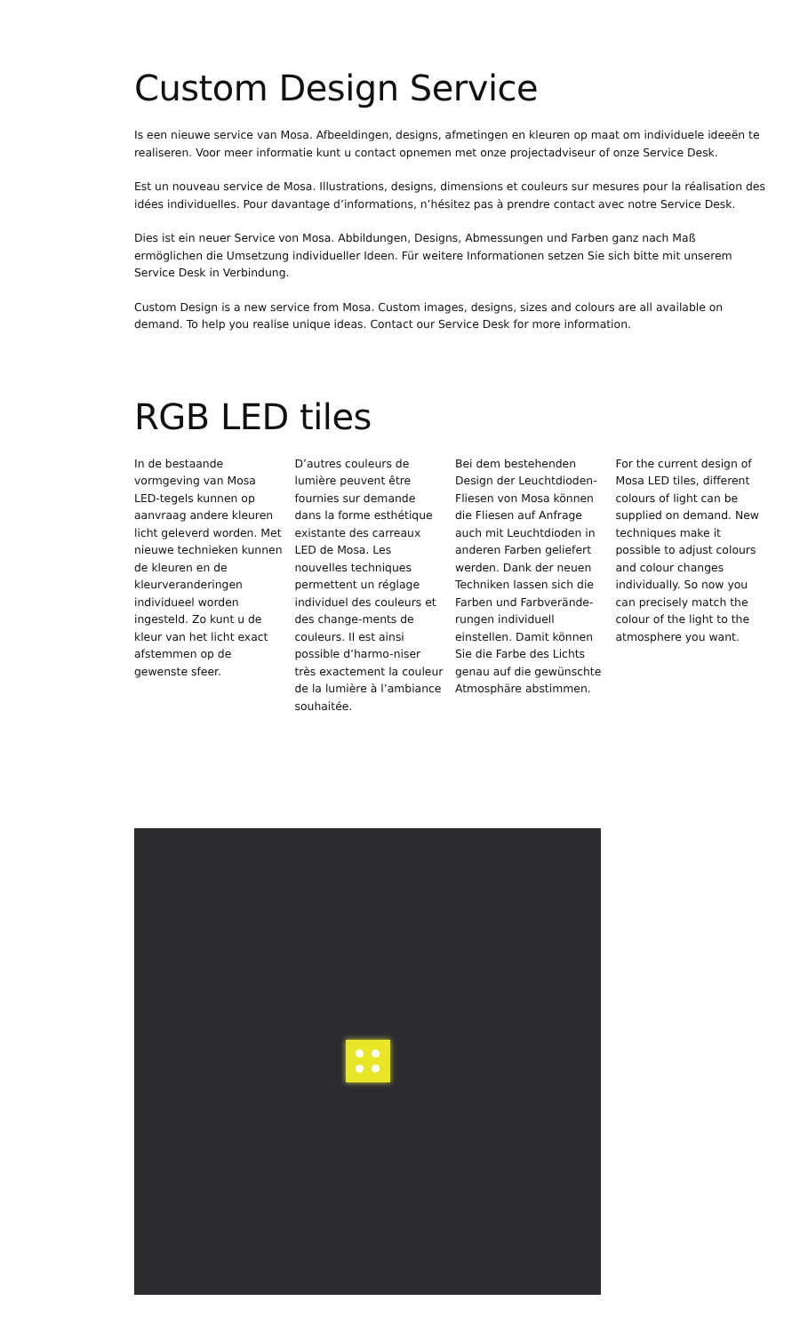Custom Design Service
Is een nieuwe service van Mosa. Afbeeldingen, designs, afmetingen en kleuren op maat om individuele ideeën te realiseren. Voor meer informatie kunt u contact opnemen met onze projectadviseur of onze Service Desk.
Est un nouveau service de Mosa. Illustrations, designs, dimensions et couleurs sur mesures pour la réalisation des idées individuelles. Pour davantage d’informations, n’hésitez pas à prendre contact avec notre Service Desk.
Dies ist ein neuer Service von Mosa. Abbildungen, Designs, Abmessungen und Farben ganz nach Maß ermöglichen die Umsetzung individueller Ideen. Für weitere Informationen setzen Sie sich bitte mit unserem Service Desk in Verbindung.
Custom Design is a new service from Mosa. Custom images, designs, sizes and colours are all available on demand. To help you realise unique ideas. Contact our Service Desk for more information.
RGB LED tiles
In de bestaande vormgeving van Mosa LED-tegels kunnen op aanvraag andere kleuren licht geleverd worden. Met nieuwe technieken kunnen de kleuren en de kleurveranderingen individueel worden ingesteld. Zo kunt u de kleur van het licht exact afstemmen op de gewenste sfeer.
D’autres couleurs de lumière peuvent être fournies sur demande dans la forme esthétique existante des carreaux LED de Mosa. Les nouvelles techniques permettent un réglage individuel des couleurs et des change-ments de couleurs. Il est ainsi possible d’harmo-niser très exactement la couleur de la lumière à l’ambiance souhaitée.
Bei dem bestehenden Design der Leuchtdioden-Fliesen von Mosa können die Fliesen auf Anfrage auch mit Leuchtdioden in anderen Farben geliefert werden. Dank der neuen Techniken lassen sich die Farben und Farbverände-rungen individuell einstellen. Damit können Sie die Farbe des Lichts genau auf die gewünschte Atmosphäre abstimmen.
For the current design of Mosa LED tiles, different colours of light can be supplied on demand. New techniques make it possible to adjust colours and colour changes individually. So now you can precisely match the colour of the light to the atmosphere you want.